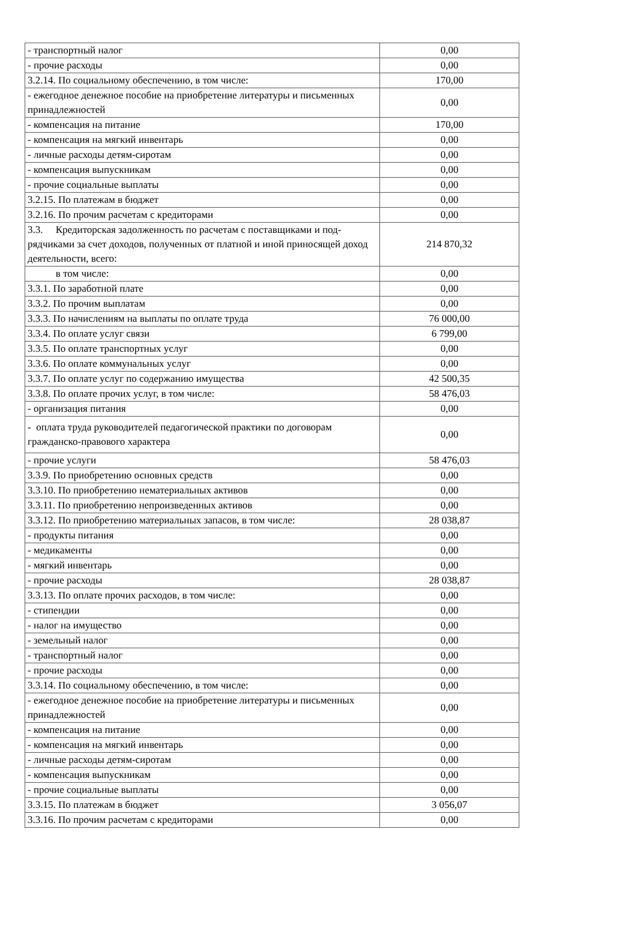| - транспортный налог | 0,00 |
| - прочие расходы | 0,00 |
| 3.2.14. По социальному обеспечению, в том числе: | 170,00 |
| - ежегодное денежное пособие на приобретение литературы и письменных принадлежностей | 0,00 |
| - компенсация на питание | 170,00 |
| - компенсация на мягкий инвентарь | 0,00 |
| - личные расходы детям-сиротам | 0,00 |
| - компенсация выпускникам | 0,00 |
| - прочие социальные выплаты | 0,00 |
| 3.2.15. По платежам в бюджет | 0,00 |
| 3.2.16. По прочим расчетам с кредиторами | 0,00 |
| 3.3. Кредиторская задолженность по расчетам с поставщиками и под-рядчиками за счет доходов, полученных от платной и иной приносящей доход деятельности, всего: | 214 870,32 |
| в том числе: | 0,00 |
| 3.3.1. По заработной плате | 0,00 |
| 3.3.2. По прочим выплатам | 0,00 |
| 3.3.3. По начислениям на выплаты по оплате труда | 76 000,00 |
| 3.3.4. По оплате услуг связи | 6 799,00 |
| 3.3.5. По оплате транспортных услуг | 0,00 |
| 3.3.6. По оплате коммунальных услуг | 0,00 |
| 3.3.7. По оплате услуг по содержанию имущества | 42 500,35 |
| 3.3.8. По оплате прочих услуг, в том числе: | 58 476,03 |
| - организация питания | 0,00 |
| - оплата труда руководителей педагогической практики по договорам гражданско-правового характера | 0,00 |
| - прочие услуги | 58 476,03 |
| 3.3.9. По приобретению основных средств | 0,00 |
| 3.3.10. По приобретению нематериальных активов | 0,00 |
| 3.3.11. По приобретению непроизведенных активов | 0,00 |
| 3.3.12. По приобретению материальных запасов, в том числе: | 28 038,87 |
| - продукты питания | 0,00 |
| - медикаменты | 0,00 |
| - мягкий инвентарь | 0,00 |
| - прочие расходы | 28 038,87 |
| 3.3.13. По оплате прочих расходов, в том числе: | 0,00 |
| - стипендии | 0,00 |
| - налог на имущество | 0,00 |
| - земельный налог | 0,00 |
| - транспортный налог | 0,00 |
| - прочие расходы | 0,00 |
| 3.3.14. По социальному обеспечению, в том числе: | 0,00 |
| - ежегодное денежное пособие на приобретение литературы и письменных принадлежностей | 0,00 |
| - компенсация на питание | 0,00 |
| - компенсация на мягкий инвентарь | 0,00 |
| - личные расходы детям-сиротам | 0,00 |
| - компенсация выпускникам | 0,00 |
| - прочие социальные выплаты | 0,00 |
| 3.3.15. По платежам в бюджет | 3 056,07 |
| 3.3.16. По прочим расчетам с кредиторами | 0,00 |